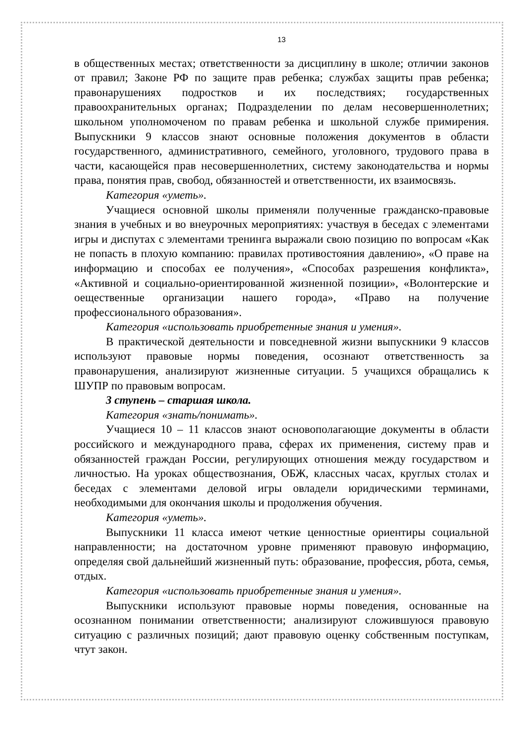13
в общественных местах; ответственности за дисциплину в школе; отличии законов от правил; Законе РФ по защите прав ребенка; службах защиты прав ребенка; правонарушениях подростков и их последствиях; государственных правоохранительных органах; Подразделении по делам несовершеннолетних; школьном уполномоченом по правам ребенка и школьной службе примирения. Выпускники 9 классов знают основные положения документов в области государственного, административного, семейного, уголовного, трудового права в части, касающейся прав несовершеннолетних, систему законодательства и нормы права, понятия прав, свобод, обязанностей и ответственности, их взаимосвязь.
Категория «уметь».
Учащиеся основной школы применяли полученные гражданско-правовые знания в учебных и во внеурочных мероприятиях: участвуя в беседах с элементами игры и диспутах с элементами тренинга выражали свою позицию по вопросам «Как не попасть в плохую компанию: правилах противостояния давлению», «О праве на информацию и способах ее получения», «Способах разрешения конфликта», «Активной и социально-ориентированной жизненной позиции», «Волонтерские и оещественные организации нашего города», «Право на получение профессионального образования».
Категория «использовать приобретенные знания и умения».
В практической деятельности и повседневной жизни выпускники 9 классов используют правовые нормы поведения, осознают ответственность за правонарушения, анализируют жизненные ситуации. 5 учащихся обращались к ШУПР по правовым вопросам.
3 ступень – старшая школа.
Категория «знать/понимать».
Учащиеся 10 – 11 классов знают основополагающие документы в области российского и международного права, сферах их применения, систему прав и обязанностей граждан России, регулирующих отношения между государством и личностью. На уроках обществознания, ОБЖ, классных часах, круглых столах и беседах с элементами деловой игры овладели юридическими терминами, необходимыми для окончания школы и продолжения обучения.
Категория «уметь».
Выпускники 11 класса имеют четкие ценностные ориентиры социальной направленности; на достаточном уровне применяют правовую информацию, определяя свой дальнейший жизненный путь: образование, профессия, рбота, семья, отдых.
Категория «использовать приобретенные знания и умения».
Выпускники используют правовые нормы поведения, основанные на осознанном понимании ответственности; анализируют сложившуюся правовую ситуацию с различных позиций; дают правовую оценку собственным поступкам, чтут закон.